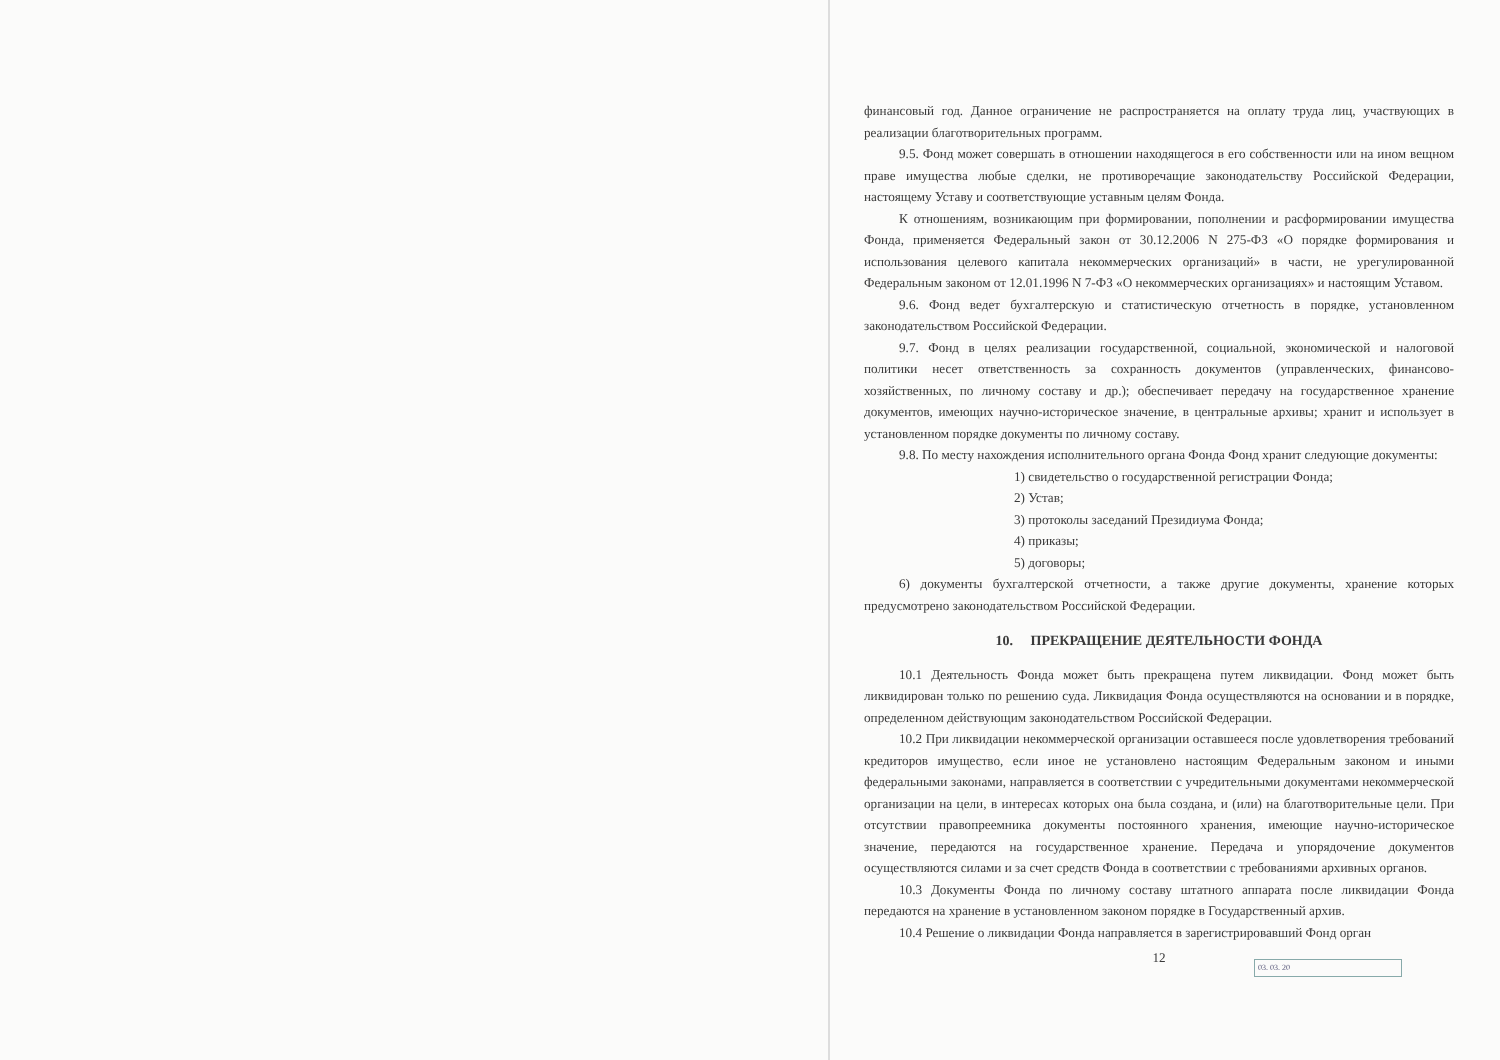финансовый год. Данное ограничение не распространяется на оплату труда лиц, участвующих в реализации благотворительных программ.
9.5. Фонд может совершать в отношении находящегося в его собственности или на ином вещном праве имущества любые сделки, не противоречащие законодательству Российской Федерации, настоящему Уставу и соответствующие уставным целям Фонда.
К отношениям, возникающим при формировании, пополнении и расформировании имущества Фонда, применяется Федеральный закон от 30.12.2006 N 275-ФЗ «О порядке формирования и использования целевого капитала некоммерческих организаций» в части, не урегулированной Федеральным законом от 12.01.1996 N 7-ФЗ «О некоммерческих организациях» и настоящим Уставом.
9.6. Фонд ведет бухгалтерскую и статистическую отчетность в порядке, установленном законодательством Российской Федерации.
9.7. Фонд в целях реализации государственной, социальной, экономической и налоговой политики несет ответственность за сохранность документов (управленческих, финансово-хозяйственных, по личному составу и др.); обеспечивает передачу на государственное хранение документов, имеющих научно-историческое значение, в центральные архивы; хранит и использует в установленном порядке документы по личному составу.
9.8. По месту нахождения исполнительного органа Фонда Фонд хранит следующие документы:
1) свидетельство о государственной регистрации Фонда;
2) Устав;
3) протоколы заседаний Президиума Фонда;
4) приказы;
5) договоры;
6) документы бухгалтерской отчетности, а также другие документы, хранение которых предусмотрено законодательством Российской Федерации.
10. ПРЕКРАЩЕНИЕ ДЕЯТЕЛЬНОСТИ ФОНДА
10.1 Деятельность Фонда может быть прекращена путем ликвидации. Фонд может быть ликвидирован только по решению суда. Ликвидация Фонда осуществляются на основании и в порядке, определенном действующим законодательством Российской Федерации.
10.2 При ликвидации некоммерческой организации оставшееся после удовлетворения требований кредиторов имущество, если иное не установлено настоящим Федеральным законом и иными федеральными законами, направляется в соответствии с учредительными документами некоммерческой организации на цели, в интересах которых она была создана, и (или) на благотворительные цели. При отсутствии правопреемника документы постоянного хранения, имеющие научно-историческое значение, передаются на государственное хранение. Передача и упорядочение документов осуществляются силами и за счет средств Фонда в соответствии с требованиями архивных органов.
10.3 Документы Фонда по личному составу штатного аппарата после ликвидации Фонда передаются на хранение в установленном законом порядке в Государственный архив.
10.4 Решение о ликвидации Фонда направляется в зарегистрировавший Фонд орган
12
03. 03. 20